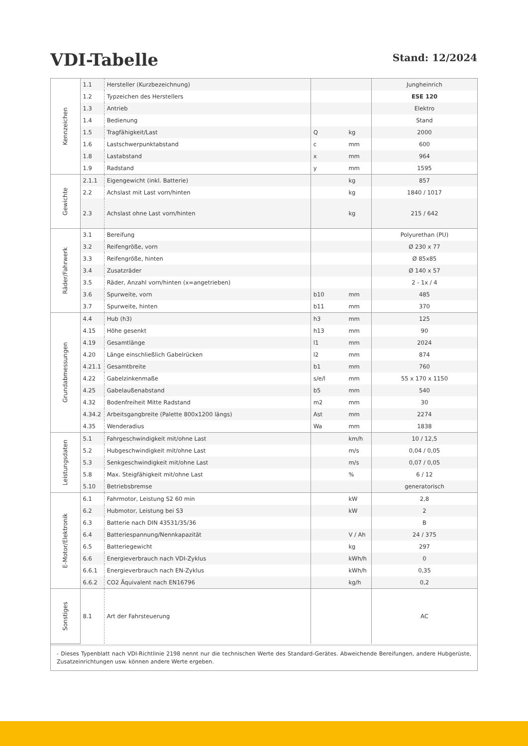VDI-Tabelle
Stand: 12/2024
| Kennzeichen | 1.1 | Hersteller (Kurzbezeichnung) | | | Jungheinrich |
| | 1.2 | Typzeichen des Herstellers | | | ESE 120 |
| | 1.3 | Antrieb | | | Elektro |
| | 1.4 | Bedienung | | | Stand |
| | 1.5 | Tragfähigkeit/Last | Q | kg | 2000 |
| | 1.6 | Lastschwerpunktabstand | c | mm | 600 |
| | 1.8 | Lastabstand | x | mm | 964 |
| | 1.9 | Radstand | y | mm | 1595 |
| Gewichte | 2.1.1 | Eigengewicht (inkl. Batterie) | | kg | 857 |
| | 2.2 | Achslast mit Last vorn/hinten | | kg | 1840 / 1017 |
| | 2.3 | Achslast ohne Last vorn/hinten | | kg | 215 / 642 |
| Räder/Fahrwerk | 3.1 | Bereifung | | | Polyurethan (PU) |
| | 3.2 | Reifengröße, vorn | | | Ø 230 x 77 |
| | 3.3 | Reifengröße, hinten | | | Ø 85x85 |
| | 3.4 | Zusatzräder | | | Ø 140 x 57 |
| | 3.5 | Räder, Anzahl vorn/hinten (x=angetrieben) | | | 2 - 1x / 4 |
| | 3.6 | Spurweite, vorn | b10 | mm | 485 |
| | 3.7 | Spurweite, hinten | b11 | mm | 370 |
| Grundabmessungen | 4.4 | Hub (h3) | h3 | mm | 125 |
| | 4.15 | Höhe gesenkt | h13 | mm | 90 |
| | 4.19 | Gesamtlänge | l1 | mm | 2024 |
| | 4.20 | Länge einschließlich Gabelrücken | l2 | mm | 874 |
| | 4.21.1 | Gesamtbreite | b1 | mm | 760 |
| | 4.22 | Gabelzinkenmaße | s/e/l | mm | 55 x 170 x 1150 |
| | 4.25 | Gabelaußenabstand | b5 | mm | 540 |
| | 4.32 | Bodenfreiheit Mitte Radstand | m2 | mm | 30 |
| | 4.34.2 | Arbeitsgangbreite (Palette 800x1200 längs) | Ast | mm | 2274 |
| | 4.35 | Wenderadius | Wa | mm | 1838 |
| Leistungsdaten | 5.1 | Fahrgeschwindigkeit mit/ohne Last | | km/h | 10 / 12,5 |
| | 5.2 | Hubgeschwindigkeit mit/ohne Last | | m/s | 0,04 / 0,05 |
| | 5.3 | Senkgeschwindigkeit mit/ohne Last | | m/s | 0,07 / 0,05 |
| | 5.8 | Max. Steigfähigkeit mit/ohne Last | | % | 6 / 12 |
| | 5.10 | Betriebsbremse | | | generatorisch |
| E-Motor/Elektronik | 6.1 | Fahrmotor, Leistung S2 60 min | | kW | 2,8 |
| | 6.2 | Hubmotor, Leistung bei S3 | | kW | 2 |
| | 6.3 | Batterie nach DIN 43531/35/36 | | | B |
| | 6.4 | Batteriespannung/Nennkapazität | | V / Ah | 24 / 375 |
| | 6.5 | Batteriegewicht | | kg | 297 |
| | 6.6 | Energieverbrauch nach VDI-Zyklus | | kWh/h | 0 |
| | 6.6.1 | Energieverbrauch nach EN-Zyklus | | kWh/h | 0,35 |
| | 6.6.2 | CO2 Äquivalent nach EN16796 | | kg/h | 0,2 |
| Sonstiges | 8.1 | Art der Fahrsteuerung | | | AC |
| - Dieses Typenblatt nach VDI-Richtlinie 2198 nennt nur die technischen Werte des Standard-Gerätes. Abweichende Bereifungen, andere Hubgerüste, Zusatzeinrichtungen usw. können andere Werte ergeben. | | | | | |